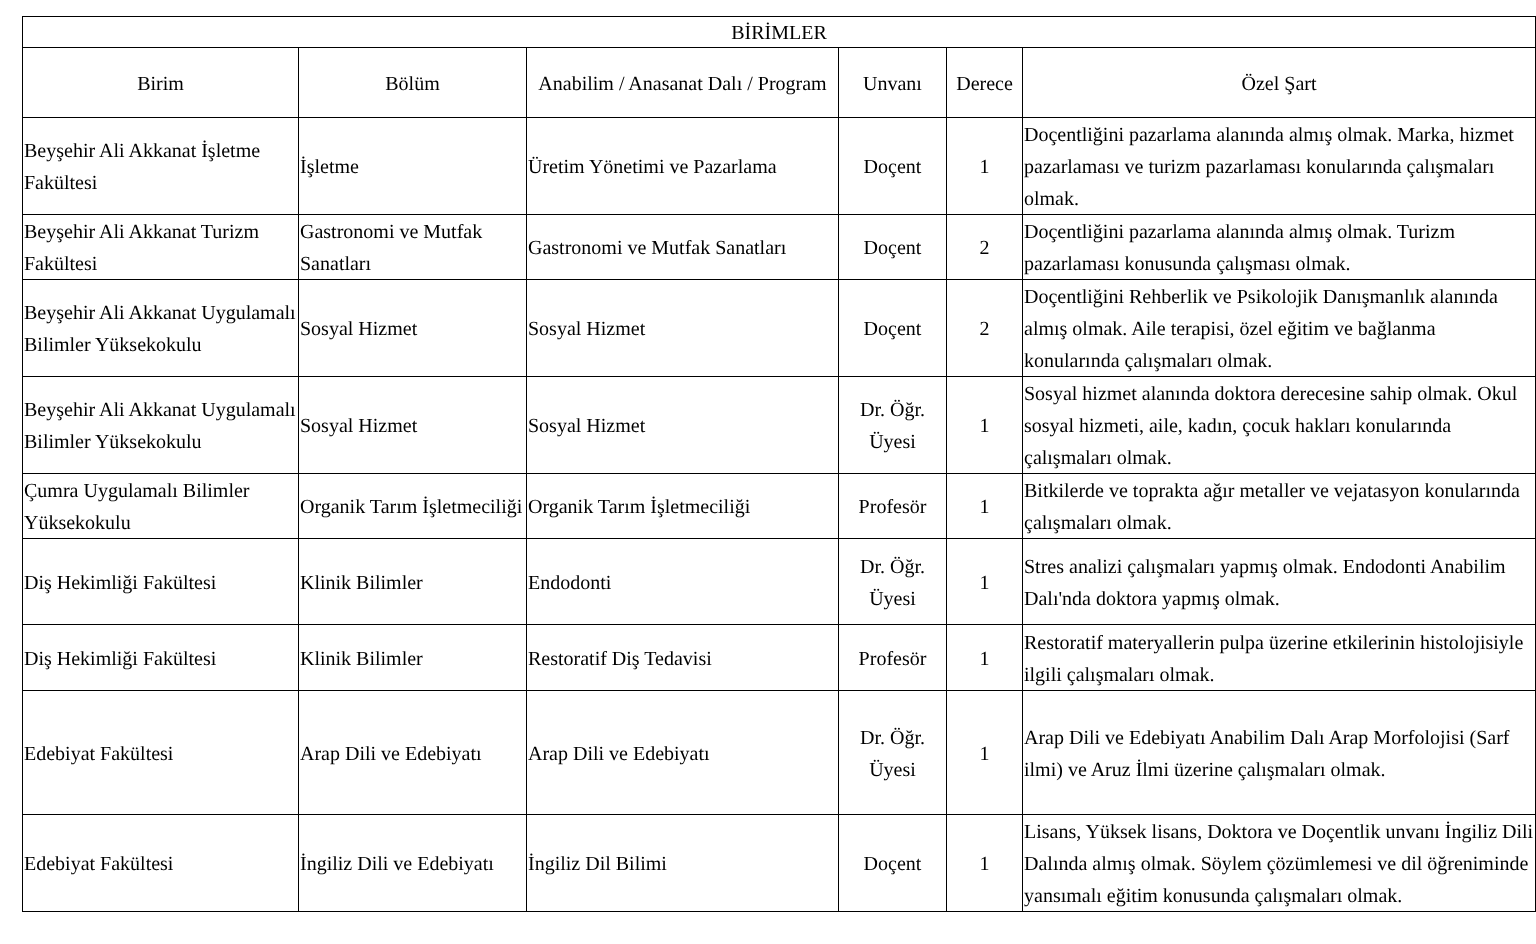| BİRİMLER | | | | | |
| --- | --- | --- | --- | --- | --- |
| Birim | Bölüm | Anabilim / Anasanat Dalı / Program | Unvanı | Derece | Özel Şart |
| Beyşehir Ali Akkanat İşletme Fakültesi | İşletme | Üretim Yönetimi ve Pazarlama | Doçent | 1 | Doçentliğini pazarlama alanında almış olmak. Marka, hizmet pazarlaması ve turizm pazarlaması konularında çalışmaları olmak. |
| Beyşehir Ali Akkanat Turizm Fakültesi | Gastronomi ve Mutfak Sanatları | Gastronomi ve Mutfak Sanatları | Doçent | 2 | Doçentliğini pazarlama alanında almış olmak. Turizm pazarlaması konusunda çalışması olmak. |
| Beyşehir Ali Akkanat Uygulamalı Bilimler Yüksekokulu | Sosyal Hizmet | Sosyal Hizmet | Doçent | 2 | Doçentliğini Rehberlik ve Psikolojik Danışmanlık alanında almış olmak. Aile terapisi, özel eğitim ve bağlanma konularında çalışmaları olmak. |
| Beyşehir Ali Akkanat Uygulamalı Bilimler Yüksekokulu | Sosyal Hizmet | Sosyal Hizmet | Dr. Öğr. Üyesi | 1 | Sosyal hizmet alanında doktora derecesine sahip olmak. Okul sosyal hizmeti, aile, kadın, çocuk hakları konularında çalışmaları olmak. |
| Çumra Uygulamalı Bilimler Yüksekokulu | Organik Tarım İşletmeciliği | Organik Tarım İşletmeciliği | Profesör | 1 | Bitkilerde ve toprakta ağır metaller ve vejatasyon konularında çalışmaları olmak. |
| Diş Hekimliği Fakültesi | Klinik Bilimler | Endodonti | Dr. Öğr. Üyesi | 1 | Stres analizi çalışmaları yapmış olmak. Endodonti Anabilim Dalı'nda doktora yapmış olmak. |
| Diş Hekimliği Fakültesi | Klinik Bilimler | Restoratif Diş Tedavisi | Profesör | 1 | Restoratif materyallerin pulpa üzerine etkilerinin histolojisiyle ilgili çalışmaları olmak. |
| Edebiyat Fakültesi | Arap Dili ve Edebiyatı | Arap Dili ve Edebiyatı | Dr. Öğr. Üyesi | 1 | Arap Dili ve Edebiyatı Anabilim Dalı Arap Morfolojisi (Sarf ilmi) ve Aruz İlmi üzerine çalışmaları olmak. |
| Edebiyat Fakültesi | İngiliz Dili ve Edebiyatı | İngiliz Dil Bilimi | Doçent | 1 | Lisans, Yüksek lisans, Doktora ve Doçentlik unvanı İngiliz Dili Dalında almış olmak. Söylem çözümlemesi ve dil öğreniminde yansımalı eğitim konusunda çalışmaları olmak. |